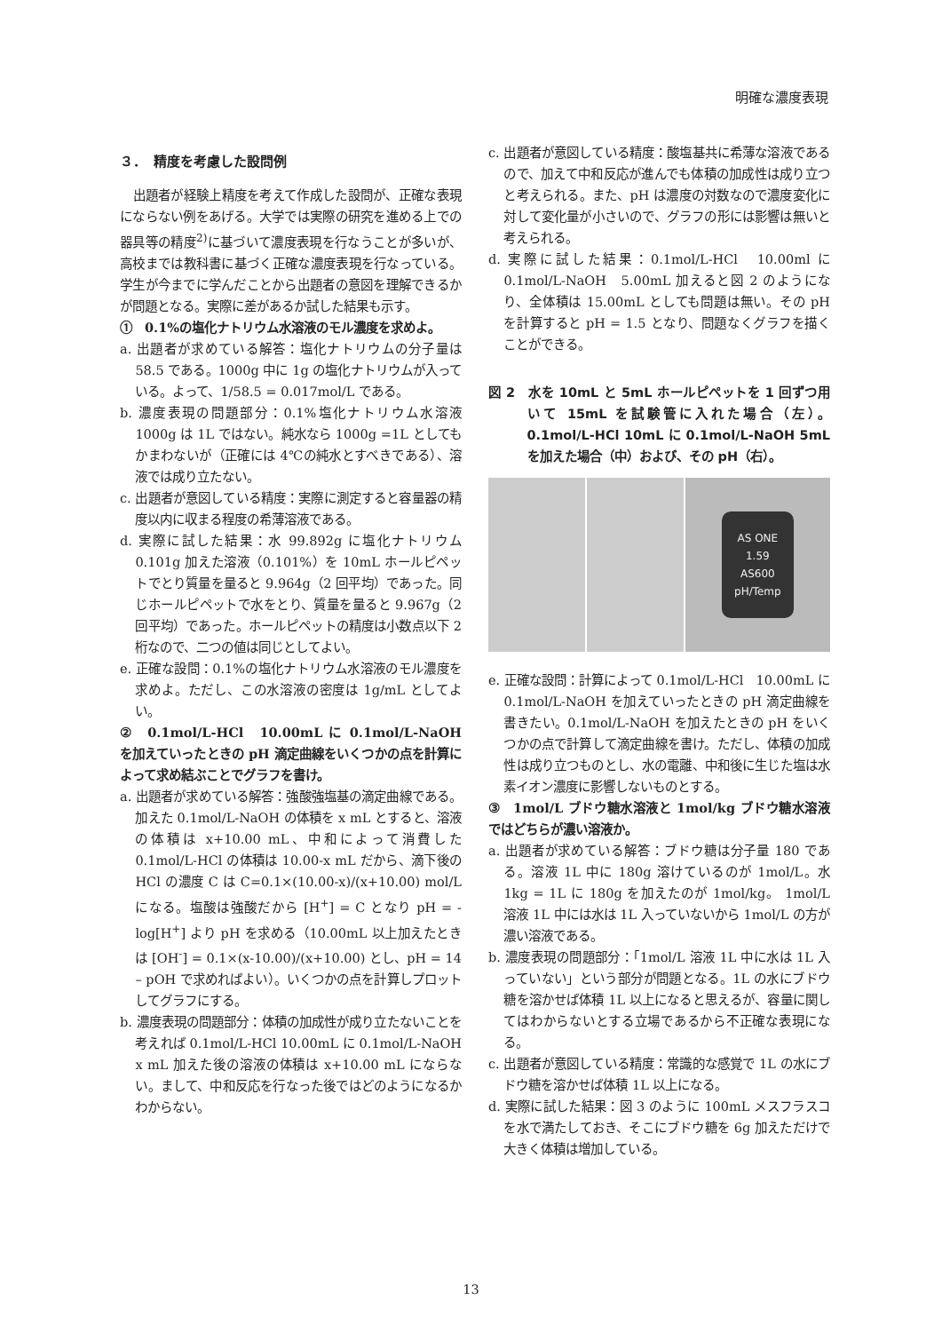明確な濃度表現
３．　精度を考慮した設問例
出題者が経験上精度を考えて作成した設問が、正確な表現にならない例をあげる。大学では実際の研究を進める上での器具等の精度<sup>2)</sup>に基づいて濃度表現を行なうことが多いが、高校までは教科書に基づく正確な濃度表現を行なっている。学生が今までに学んだことから出題者の意図を理解できるかが問題となる。実際に差があるか試した結果も示す。
①　0.1%の塩化ナトリウム水溶液のモル濃度を求めよ。
a. 出題者が求めている解答：塩化ナトリウムの分子量は 58.5 である。1000g 中に 1g の塩化ナトリウムが入っている。よって、1/58.5 = 0.017mol/L である。
b. 濃度表現の問題部分：0.1%塩化ナトリウム水溶液 1000g は 1L ではない。純水なら 1000g =1L としてもかまわないが（正確には 4℃の純水とすべきである）、溶液では成り立たない。
c. 出題者が意図している精度：実際に測定すると容量器の精度以内に収まる程度の希薄溶液である。
d. 実際に試した結果：水 99.892g に塩化ナトリウム 0.101g 加えた溶液（0.101%）を 10mL ホールピペットでとり質量を量ると 9.964g（2 回平均）であった。同じホールピペットで水をとり、質量を量ると 9.967g（2 回平均）であった。ホールピペットの精度は小数点以下 2 桁なので、二つの値は同じとしてよい。
e. 正確な設問：0.1%の塩化ナトリウム水溶液のモル濃度を求めよ。ただし、この水溶液の密度は 1g/mL としてよい。
②　0.1mol/L-HCl　10.00mL に 0.1mol/L-NaOH を加えていったときの pH 滴定曲線をいくつかの点を計算によって求め結ぶことでグラフを書け。
a. 出題者が求めている解答：強酸強塩基の滴定曲線である。加えた 0.1mol/L-NaOH の体積を x mL とすると、溶液の体積は x+10.00 mL、中和によって消費した 0.1mol/L-HCl の体積は 10.00-x mL だから、滴下後の HCl の濃度 C は C=0.1×(10.00-x)/(x+10.00) mol/L になる。塩酸は強酸だから [H<sup>+</sup>] = C となり pH = -log[H<sup>+</sup>] より pH を求める（10.00mL 以上加えたときは [OH<sup>-</sup>] = 0.1×(x-10.00)/(x+10.00) とし、pH = 14 – pOH で求めればよい）。いくつかの点を計算しプロットしてグラフにする。
b. 濃度表現の問題部分：体積の加成性が成り立たないことを考えれば 0.1mol/L-HCl 10.00mL に 0.1mol/L-NaOH x mL 加えた後の溶液の体積は x+10.00 mL にならない。まして、中和反応を行なった後ではどのようになるかわからない。
c. 出題者が意図している精度：酸塩基共に希薄な溶液であるので、加えて中和反応が進んでも体積の加成性は成り立つと考えられる。また、pH は濃度の対数なので濃度変化に対して変化量が小さいので、グラフの形には影響は無いと考えられる。
d. 実際に試した結果：0.1mol/L-HCl　10.00ml に 0.1mol/L-NaOH　5.00mL 加えると図 2 のようになり、全体積は 15.00mL としても問題は無い。その pH を計算すると pH = 1.5 となり、問題なくグラフを描くことができる。
図 2　水を 10mL と 5mL ホールピペットを 1 回ずつ用いて 15mL を試験管に入れた場合（左）。0.1mol/L-HCl 10mL に 0.1mol/L-NaOH 5mL を加えた場合（中）および、その pH（右）。
AS ONE
1.59
AS600
pH/Temp
e. 正確な設問：計算によって 0.1mol/L-HCl　10.00mL に 0.1mol/L-NaOH を加えていったときの pH 滴定曲線を書きたい。0.1mol/L-NaOH を加えたときの pH をいくつかの点で計算して滴定曲線を書け。ただし、体積の加成性は成り立つものとし、水の電離、中和後に生じた塩は水素イオン濃度に影響しないものとする。
③　1mol/L ブドウ糖水溶液と 1mol/kg ブドウ糖水溶液ではどちらが濃い溶液か。
a. 出題者が求めている解答：ブドウ糖は分子量 180 である。溶液 1L 中に 180g 溶けているのが 1mol/L。水 1kg = 1L に 180g を加えたのが 1mol/kg。 1mol/L 溶液 1L 中には水は 1L 入っていないから 1mol/L の方が濃い溶液である。
b. 濃度表現の問題部分：「1mol/L 溶液 1L 中に水は 1L 入っていない」という部分が問題となる。1L の水にブドウ糖を溶かせば体積 1L 以上になると思えるが、容量に関してはわからないとする立場であるから不正確な表現になる。
c. 出題者が意図している精度：常識的な感覚で 1L の水にブドウ糖を溶かせば体積 1L 以上になる。
d. 実際に試した結果：図 3 のように 100mL メスフラスコを水で満たしておき、そこにブドウ糖を 6g 加えただけで大きく体積は増加している。
13